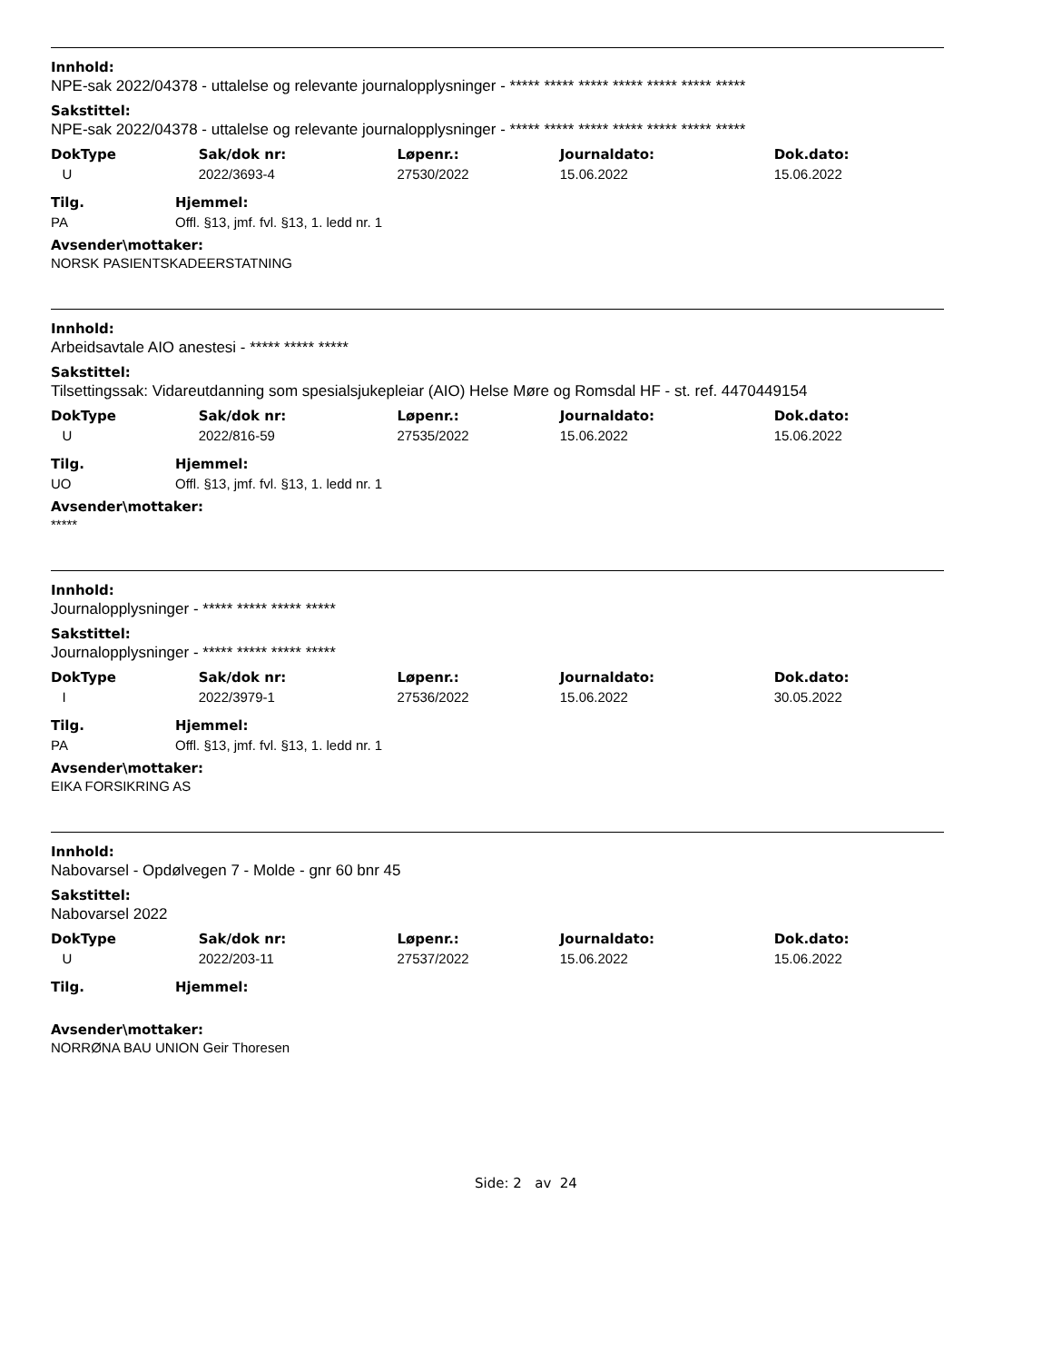Innhold:
NPE-sak 2022/04378 - uttalelse og relevante journalopplysninger - ***** ***** ***** ***** ***** ***** *****
Sakstittel:
NPE-sak 2022/04378 - uttalelse og relevante journalopplysninger - ***** ***** ***** ***** ***** ***** *****
| DokType | Sak/dok nr: | Løpenr.: | Journaldato: | Dok.dato: |
| --- | --- | --- | --- | --- |
| U | 2022/3693-4 | 27530/2022 | 15.06.2022 | 15.06.2022 |
| Tilg. | Hjemmel: |
| --- | --- |
| PA | Offl. §13, jmf. fvl. §13, 1. ledd nr. 1 |
Avsender\mottaker:
NORSK PASIENTSKADEERSTATNING
Innhold:
Arbeidsavtale AIO anestesi - ***** ***** *****
Sakstittel:
Tilsettingssak: Vidareutdanning som spesialsjukepleiar (AIO) Helse Møre og Romsdal HF - st. ref. 4470449154
| DokType | Sak/dok nr: | Løpenr.: | Journaldato: | Dok.dato: |
| --- | --- | --- | --- | --- |
| U | 2022/816-59 | 27535/2022 | 15.06.2022 | 15.06.2022 |
| Tilg. | Hjemmel: |
| --- | --- |
| UO | Offl. §13, jmf. fvl. §13, 1. ledd nr. 1 |
Avsender\mottaker:
*****
Innhold:
Journalopplysninger - ***** ***** ***** *****
Sakstittel:
Journalopplysninger - ***** ***** ***** *****
| DokType | Sak/dok nr: | Løpenr.: | Journaldato: | Dok.dato: |
| --- | --- | --- | --- | --- |
| I | 2022/3979-1 | 27536/2022 | 15.06.2022 | 30.05.2022 |
| Tilg. | Hjemmel: |
| --- | --- |
| PA | Offl. §13, jmf. fvl. §13, 1. ledd nr. 1 |
Avsender\mottaker:
EIKA FORSIKRING AS
Innhold:
Nabovarsel - Opdølvegen 7 - Molde - gnr 60 bnr 45
Sakstittel:
Nabovarsel 2022
| DokType | Sak/dok nr: | Løpenr.: | Journaldato: | Dok.dato: |
| --- | --- | --- | --- | --- |
| U | 2022/203-11 | 27537/2022 | 15.06.2022 | 15.06.2022 |
| Tilg. | Hjemmel: |
| --- | --- |
Avsender\mottaker:
NORRØNA BAU UNION Geir Thoresen
Side: 2 av 24